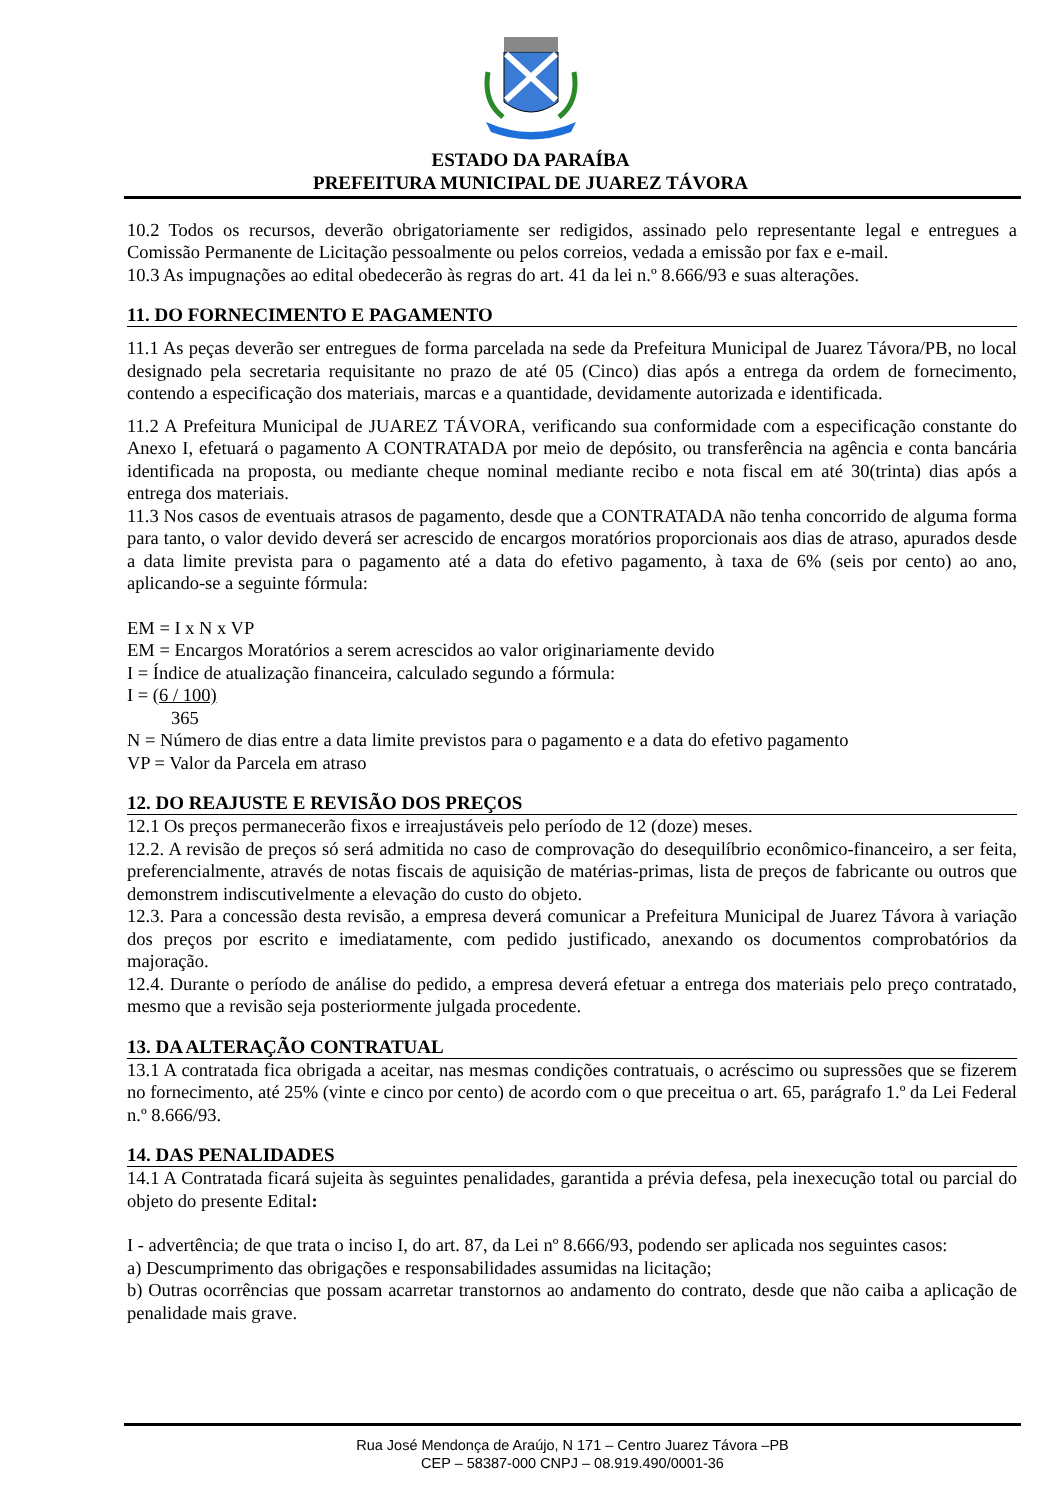ESTADO DA PARAÍBA
PREFEITURA MUNICIPAL DE JUAREZ TÁVORA
10.2 Todos os recursos, deverão obrigatoriamente ser redigidos, assinado pelo representante legal e entregues a Comissão Permanente de Licitação pessoalmente ou pelos correios, vedada a emissão por fax e e-mail.
10.3 As impugnações ao edital obedecerão às regras do art. 41 da lei n.º 8.666/93 e suas alterações.
11. DO FORNECIMENTO E PAGAMENTO
11.1 As peças deverão ser entregues de forma parcelada na sede da Prefeitura Municipal de Juarez Távora/PB, no local designado pela secretaria requisitante no prazo de até 05 (Cinco) dias após a entrega da ordem de fornecimento, contendo a especificação dos materiais, marcas e a quantidade, devidamente autorizada e identificada.
11.2 A Prefeitura Municipal de JUAREZ TÁVORA, verificando sua conformidade com a especificação constante do Anexo I, efetuará o pagamento A CONTRATADA por meio de depósito, ou transferência na agência e conta bancária identificada na proposta, ou mediante cheque nominal mediante recibo e nota fiscal em até 30(trinta) dias após a entrega dos materiais.
11.3 Nos casos de eventuais atrasos de pagamento, desde que a CONTRATADA não tenha concorrido de alguma forma para tanto, o valor devido deverá ser acrescido de encargos moratórios proporcionais aos dias de atraso, apurados desde a data limite prevista para o pagamento até a data do efetivo pagamento, à taxa de 6% (seis por cento) ao ano, aplicando-se a seguinte fórmula:
EM = I x N x VP
EM = Encargos Moratórios a serem acrescidos ao valor originariamente devido
I = Índice de atualização financeira, calculado segundo a fórmula:
I = (6 / 100)
365
N = Número de dias entre a data limite previstos para o pagamento e a data do efetivo pagamento
VP = Valor da Parcela em atraso
12. DO REAJUSTE E REVISÃO DOS PREÇOS
12.1 Os preços permanecerão fixos e irreajustáveis pelo período de 12 (doze) meses.
12.2. A revisão de preços só será admitida no caso de comprovação do desequilíbrio econômico-financeiro, a ser feita, preferencialmente, através de notas fiscais de aquisição de matérias-primas, lista de preços de fabricante ou outros que demonstrem indiscutivelmente a elevação do custo do objeto.
12.3. Para a concessão desta revisão, a empresa deverá comunicar a Prefeitura Municipal de Juarez Távora à variação dos preços por escrito e imediatamente, com pedido justificado, anexando os documentos comprobatórios da majoração.
12.4. Durante o período de análise do pedido, a empresa deverá efetuar a entrega dos materiais pelo preço contratado, mesmo que a revisão seja posteriormente julgada procedente.
13. DA ALTERAÇÃO CONTRATUAL
13.1 A contratada fica obrigada a aceitar, nas mesmas condições contratuais, o acréscimo ou supressões que se fizerem no fornecimento, até 25% (vinte e cinco por cento) de acordo com o que preceitua o art. 65, parágrafo 1.º da Lei Federal n.º 8.666/93.
14. DAS PENALIDADES
14.1 A Contratada ficará sujeita às seguintes penalidades, garantida a prévia defesa, pela inexecução total ou parcial do objeto do presente Edital:
I - advertência; de que trata o inciso I, do art. 87, da Lei nº 8.666/93, podendo ser aplicada nos seguintes casos:
a) Descumprimento das obrigações e responsabilidades assumidas na licitação;
b) Outras ocorrências que possam acarretar transtornos ao andamento do contrato, desde que não caiba a aplicação de penalidade mais grave.
Rua José Mendonça de Araújo, N 171 – Centro Juarez Távora –PB
CEP – 58387-000 CNPJ – 08.919.490/0001-36